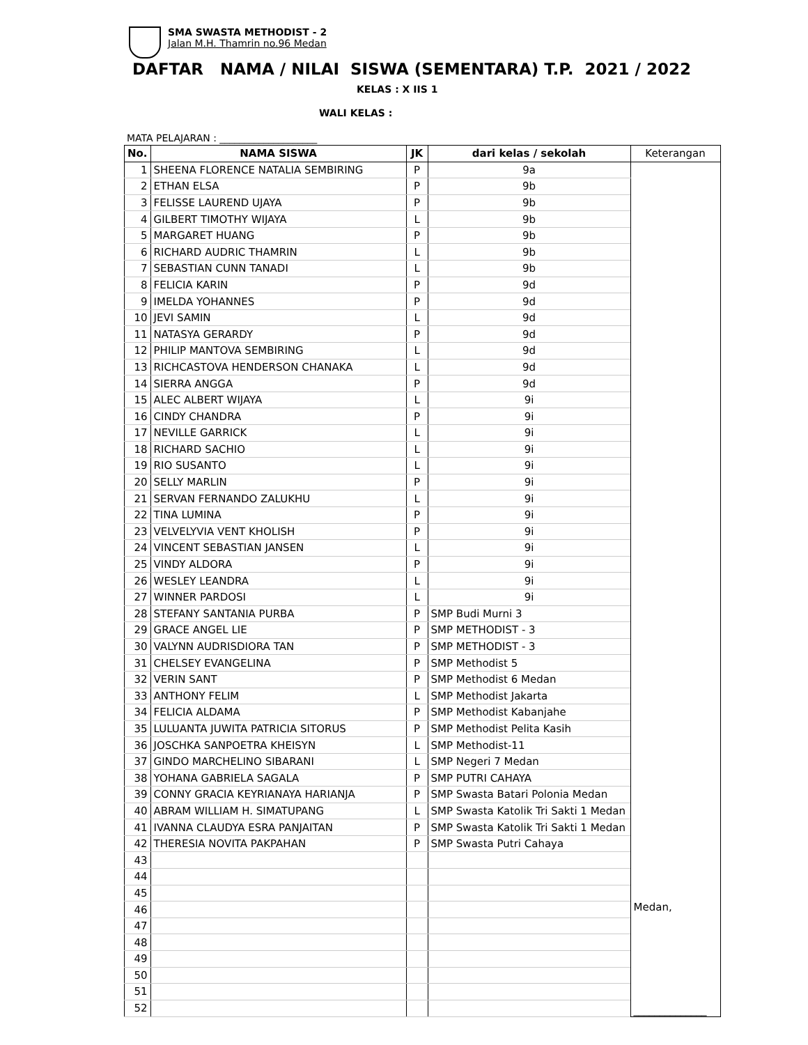SMA SWASTA METHODIST - 2
Jalan M.H. Thamrin no.96 Medan
DAFTAR NAMA / NILAI SISWA (SEMENTARA) T.P. 2021 / 2022
KELAS : X IIS 1
WALI KELAS :
MATA PELAJARAN : ____________________
| No. | NAMA SISWA | JK | dari kelas / sekolah | Keterangan |
| --- | --- | --- | --- | --- |
| 1 | SHEENA FLORENCE NATALIA SEMBIRING | P | 9a | Medan, ______________ |
| 2 | ETHAN ELSA | P | 9b | |
| 3 | FELISSE LAUREND UJAYA | P | 9b | |
| 4 | GILBERT TIMOTHY WIJAYA | L | 9b | |
| 5 | MARGARET HUANG | P | 9b | |
| 6 | RICHARD AUDRIC THAMRIN | L | 9b | |
| 7 | SEBASTIAN CUNN TANADI | L | 9b | |
| 8 | FELICIA KARIN | P | 9d | |
| 9 | IMELDA YOHANNES | P | 9d | |
| 10 | JEVI SAMIN | L | 9d | |
| 11 | NATASYA GERARDY | P | 9d | |
| 12 | PHILIP MANTOVA SEMBIRING | L | 9d | |
| 13 | RICHCASTOVA HENDERSON CHANAKA | L | 9d | |
| 14 | SIERRA ANGGA | P | 9d | |
| 15 | ALEC ALBERT WIJAYA | L | 9i | |
| 16 | CINDY CHANDRA | P | 9i | |
| 17 | NEVILLE GARRICK | L | 9i | |
| 18 | RICHARD SACHIO | L | 9i | |
| 19 | RIO SUSANTO | L | 9i | |
| 20 | SELLY MARLIN | P | 9i | |
| 21 | SERVAN FERNANDO ZALUKHU | L | 9i | |
| 22 | TINA LUMINA | P | 9i | |
| 23 | VELVELYVIA VENT KHOLISH | P | 9i | |
| 24 | VINCENT SEBASTIAN JANSEN | L | 9i | |
| 25 | VINDY ALDORA | P | 9i | |
| 26 | WESLEY LEANDRA | L | 9i | |
| 27 | WINNER PARDOSI | L | 9i | |
| 28 | STEFANY SANTANIA PURBA | P | SMP Budi Murni 3 | |
| 29 | GRACE ANGEL LIE | P | SMP METHODIST - 3 | |
| 30 | VALYNN AUDRISDIORA TAN | P | SMP METHODIST - 3 | |
| 31 | CHELSEY EVANGELINA | P | SMP Methodist 5 | |
| 32 | VERIN SANT | P | SMP Methodist 6 Medan | |
| 33 | ANTHONY FELIM | L | SMP Methodist Jakarta | |
| 34 | FELICIA ALDAMA | P | SMP Methodist Kabanjahe | |
| 35 | LULUANTA JUWITA PATRICIA SITORUS | P | SMP Methodist Pelita Kasih | |
| 36 | JOSCHKA SANPOETRA KHEISYN | L | SMP Methodist-11 | |
| 37 | GINDO MARCHELINO SIBARANI | L | SMP Negeri 7 Medan | |
| 38 | YOHANA GABRIELA SAGALA | P | SMP PUTRI CAHAYA | |
| 39 | CONNY GRACIA KEYRIANAYA HARIANJA | P | SMP Swasta Batari Polonia Medan | |
| 40 | ABRAM WILLIAM H. SIMATUPANG | L | SMP Swasta Katolik Tri Sakti 1 Medan | |
| 41 | IVANNA CLAUDYA ESRA PANJAITAN | P | SMP Swasta Katolik Tri Sakti 1 Medan | |
| 42 | THERESIA NOVITA PAKPAHAN | P | SMP Swasta Putri Cahaya | |
| 43 | | | | |
| 44 | | | | |
| 45 | | | | |
| 46 | | | | |
| 47 | | | | |
| 48 | | | | |
| 49 | | | | |
| 50 | | | | |
| 51 | | | | |
| 52 | | | | |